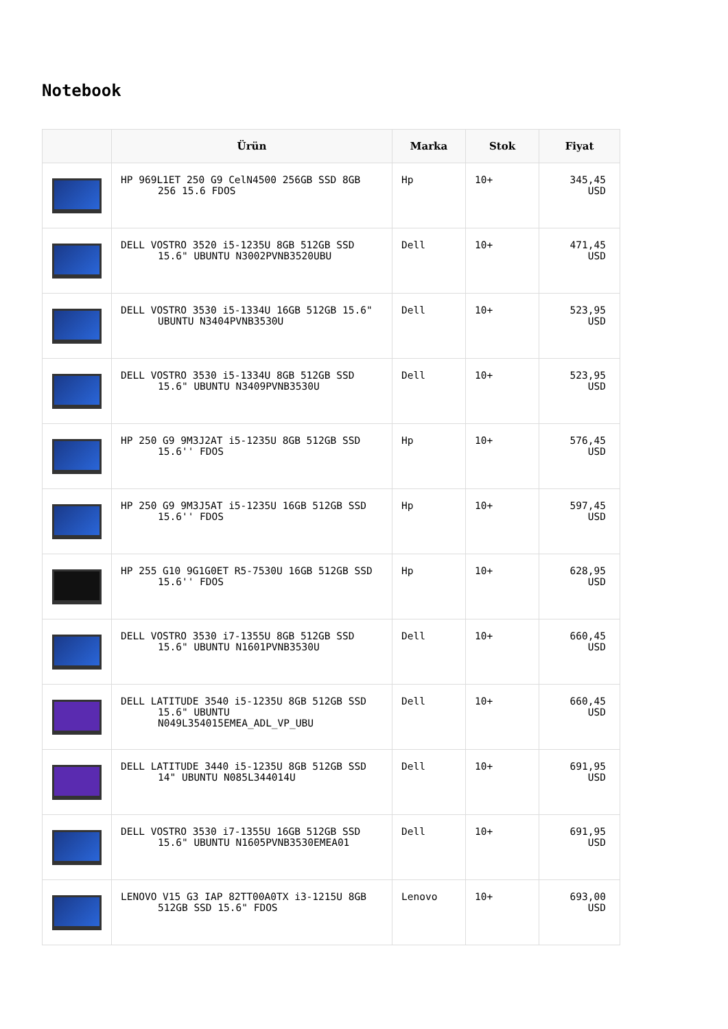Notebook
| | Ürün | Marka | Stok | Fiyat |
| --- | --- | --- | --- | --- |
| | HP 969L1ET 250 G9 CelN4500 256GB SSD 8GB 256 15.6 FDOS | Hp | 10+ | 345,45 USD |
| | DELL VOSTRO 3520 i5-1235U 8GB 512GB SSD 15.6" UBUNTU N3002PVNB3520UBU | Dell | 10+ | 471,45 USD |
| | DELL VOSTRO 3530 i5-1334U 16GB 512GB 15.6" UBUNTU N3404PVNB3530U | Dell | 10+ | 523,95 USD |
| | DELL VOSTRO 3530 i5-1334U 8GB 512GB SSD 15.6" UBUNTU N3409PVNB3530U | Dell | 10+ | 523,95 USD |
| | HP 250 G9 9M3J2AT i5-1235U 8GB 512GB SSD 15.6'' FDOS | Hp | 10+ | 576,45 USD |
| | HP 250 G9 9M3J5AT i5-1235U 16GB 512GB SSD 15.6'' FDOS | Hp | 10+ | 597,45 USD |
| | HP 255 G10 9G1G0ET R5-7530U 16GB 512GB SSD 15.6'' FDOS | Hp | 10+ | 628,95 USD |
| | DELL VOSTRO 3530 i7-1355U 8GB 512GB SSD 15.6" UBUNTU N1601PVNB3530U | Dell | 10+ | 660,45 USD |
| | DELL LATITUDE 3540 i5-1235U 8GB 512GB SSD 15.6" UBUNTU N049L354015EMEA_ADL_VP_UBU | Dell | 10+ | 660,45 USD |
| | DELL LATITUDE 3440 i5-1235U 8GB 512GB SSD 14" UBUNTU N085L344014U | Dell | 10+ | 691,95 USD |
| | DELL VOSTRO 3530 i7-1355U 16GB 512GB SSD 15.6" UBUNTU N1605PVNB3530EMEA01 | Dell | 10+ | 691,95 USD |
| | LENOVO V15 G3 IAP 82TT00A0TX i3-1215U 8GB 512GB SSD 15.6" FDOS | Lenovo | 10+ | 693,00 USD |